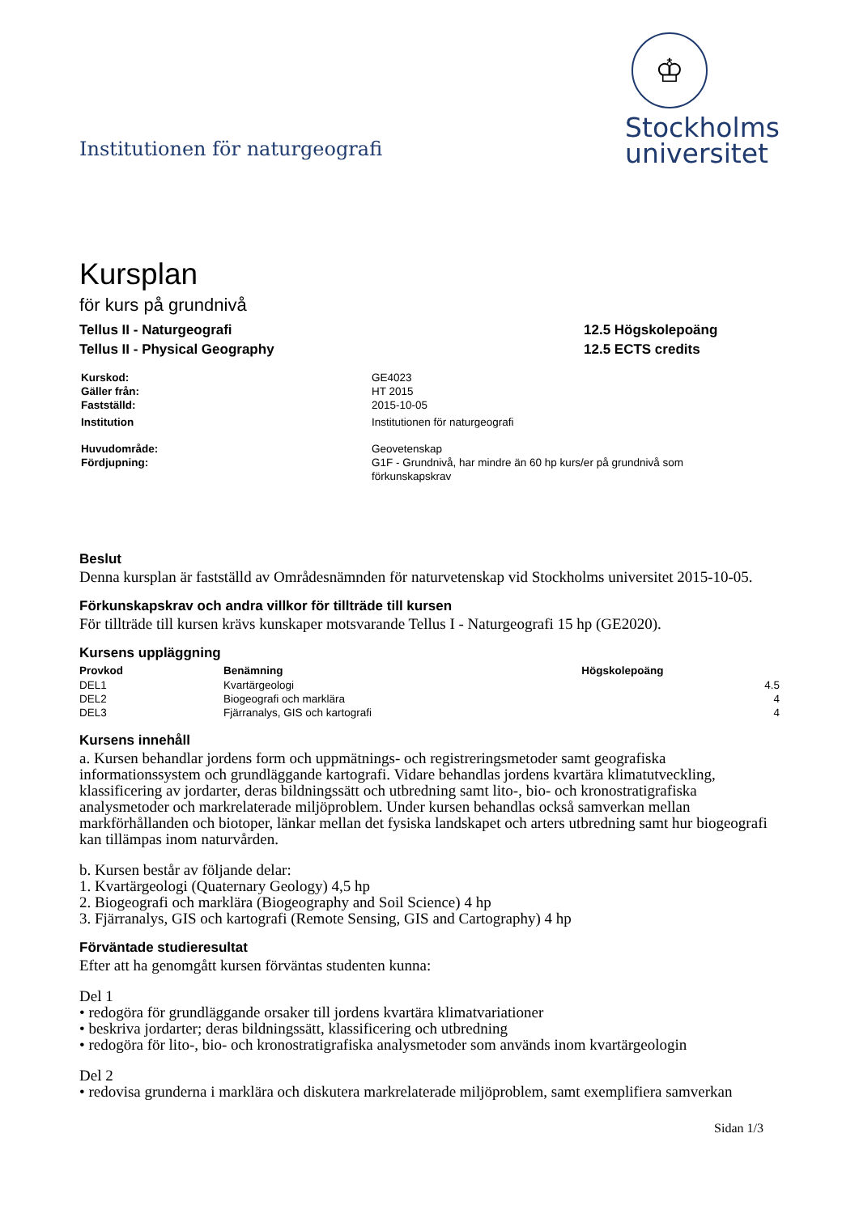Institutionen för naturgeografi
♔
Stockholms
universitet
Kursplan
för kurs på grundnivå
Tellus II - Naturgeografi
Tellus II - Physical Geography
12.5 Högskolepoäng
12.5 ECTS credits
| Kurskod: | GE4023 |
| Gäller från: | HT 2015 |
| Fastställd: | 2015-10-05 |
| Institution | Institutionen för naturgeografi |
| Huvudområde: | Geovetenskap |
| Fördjupning: | G1F - Grundnivå, har mindre än 60 hp kurs/er på grundnivå som förkunskapskrav |
Beslut
Denna kursplan är fastställd av Områdesnämnden för naturvetenskap vid Stockholms universitet 2015-10-05.
Förkunskapskrav och andra villkor för tillträde till kursen
För tillträde till kursen krävs kunskaper motsvarande Tellus I - Naturgeografi 15 hp (GE2020).
Kursens uppläggning
| Provkod | Benämning | Högskolepoäng |
| --- | --- | --- |
| DEL1 | Kvartärgeologi | 4.5 |
| DEL2 | Biogeografi och marklära | 4 |
| DEL3 | Fjärranalys, GIS och kartografi | 4 |
Kursens innehåll
a. Kursen behandlar jordens form och uppmätnings- och registreringsmetoder samt geografiska informationssystem och grundläggande kartografi. Vidare behandlas jordens kvartära klimatutveckling, klassificering av jordarter, deras bildningssätt och utbredning samt lito-, bio- och kronostratigrafiska analysmetoder och markrelaterade miljöproblem. Under kursen behandlas också samverkan mellan markförhållanden och biotoper, länkar mellan det fysiska landskapet och arters utbredning samt hur biogeografi kan tillämpas inom naturvården.
b. Kursen består av följande delar:
1. Kvartärgeologi (Quaternary Geology) 4,5 hp
2. Biogeografi och marklära (Biogeography and Soil Science) 4 hp
3. Fjärranalys, GIS och kartografi (Remote Sensing, GIS and Cartography) 4 hp
Förväntade studieresultat
Efter att ha genomgått kursen förväntas studenten kunna:
Del 1
• redogöra för grundläggande orsaker till jordens kvartära klimatvariationer
• beskriva jordarter; deras bildningssätt, klassificering och utbredning
• redogöra för lito-, bio- och kronostratigrafiska analysmetoder som används inom kvartärgeologin
Del 2
• redovisa grunderna i marklära och diskutera markrelaterade miljöproblem, samt exemplifiera samverkan
Sidan 1/3